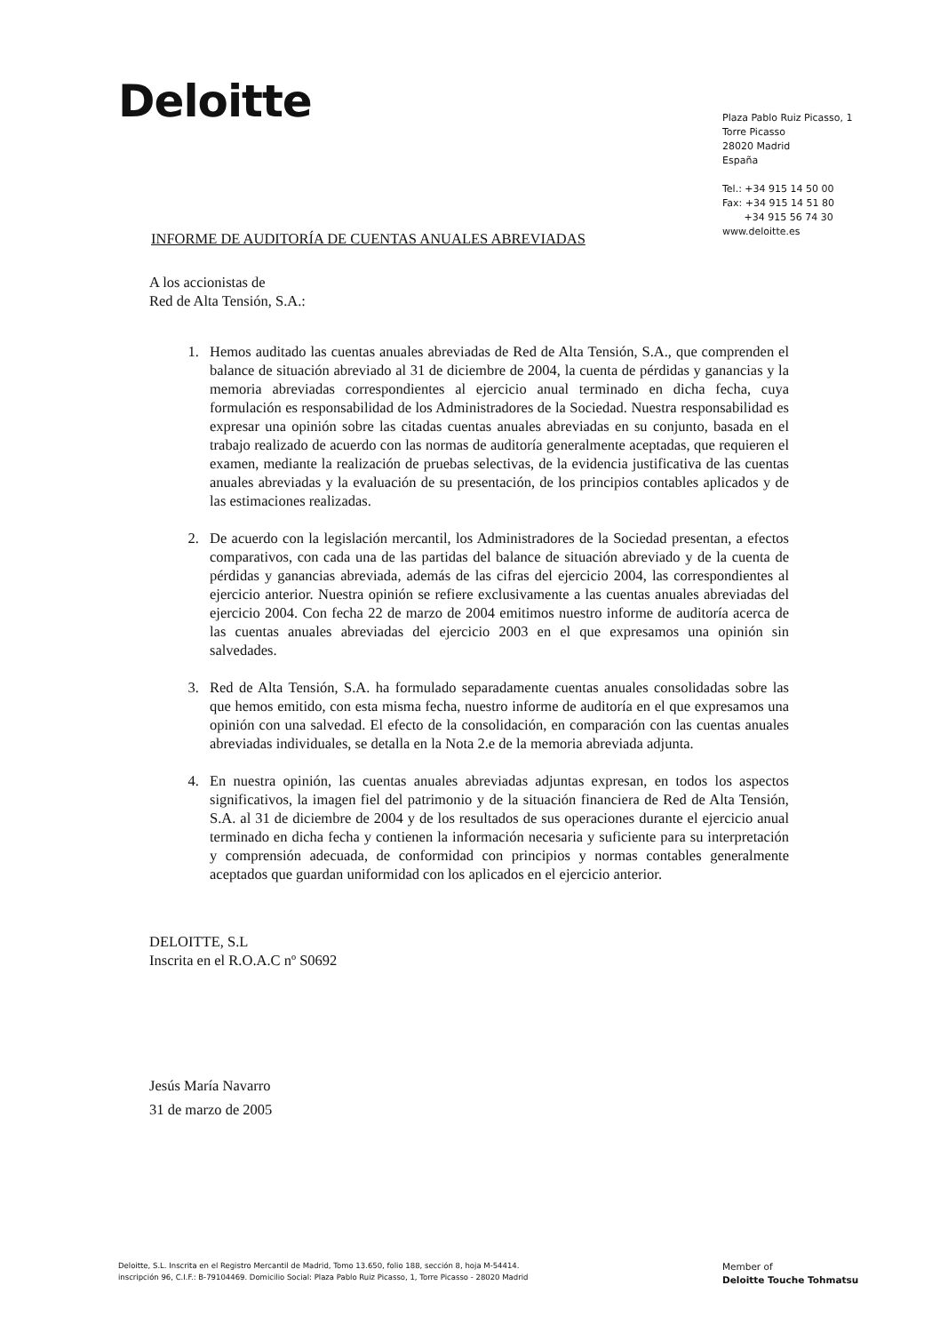Deloitte
Plaza Pablo Ruiz Picasso, 1
Torre Picasso
28020 Madrid
España
Tel.: +34 915 14 50 00
Fax: +34 915 14 51 80
+34 915 56 74 30
www.deloitte.es
INFORME DE AUDITORÍA DE CUENTAS ANUALES ABREVIADAS
A los accionistas de
Red de Alta Tensión, S.A.:
1. Hemos auditado las cuentas anuales abreviadas de Red de Alta Tensión, S.A., que comprenden el balance de situación abreviado al 31 de diciembre de 2004, la cuenta de pérdidas y ganancias y la memoria abreviadas correspondientes al ejercicio anual terminado en dicha fecha, cuya formulación es responsabilidad de los Administradores de la Sociedad. Nuestra responsabilidad es expresar una opinión sobre las citadas cuentas anuales abreviadas en su conjunto, basada en el trabajo realizado de acuerdo con las normas de auditoría generalmente aceptadas, que requieren el examen, mediante la realización de pruebas selectivas, de la evidencia justificativa de las cuentas anuales abreviadas y la evaluación de su presentación, de los principios contables aplicados y de las estimaciones realizadas.
2. De acuerdo con la legislación mercantil, los Administradores de la Sociedad presentan, a efectos comparativos, con cada una de las partidas del balance de situación abreviado y de la cuenta de pérdidas y ganancias abreviada, además de las cifras del ejercicio 2004, las correspondientes al ejercicio anterior. Nuestra opinión se refiere exclusivamente a las cuentas anuales abreviadas del ejercicio 2004. Con fecha 22 de marzo de 2004 emitimos nuestro informe de auditoría acerca de las cuentas anuales abreviadas del ejercicio 2003 en el que expresamos una opinión sin salvedades.
3. Red de Alta Tensión, S.A. ha formulado separadamente cuentas anuales consolidadas sobre las que hemos emitido, con esta misma fecha, nuestro informe de auditoría en el que expresamos una opinión con una salvedad. El efecto de la consolidación, en comparación con las cuentas anuales abreviadas individuales, se detalla en la Nota 2.e de la memoria abreviada adjunta.
4. En nuestra opinión, las cuentas anuales abreviadas adjuntas expresan, en todos los aspectos significativos, la imagen fiel del patrimonio y de la situación financiera de Red de Alta Tensión, S.A. al 31 de diciembre de 2004 y de los resultados de sus operaciones durante el ejercicio anual terminado en dicha fecha y contienen la información necesaria y suficiente para su interpretación y comprensión adecuada, de conformidad con principios y normas contables generalmente aceptados que guardan uniformidad con los aplicados en el ejercicio anterior.
DELOITTE, S.L
Inscrita en el R.O.A.C nº S0692
Jesús María Navarro
31 de marzo de 2005
Deloitte, S.L. Inscrita en el Registro Mercantil de Madrid, Tomo 13.650, folio 188, sección 8, hoja M-54414.
inscripción 96, C.I.F.: B-79104469. Domicilio Social: Plaza Pablo Ruiz Picasso, 1, Torre Picasso - 28020 Madrid
Member of
Deloitte Touche Tohmatsu